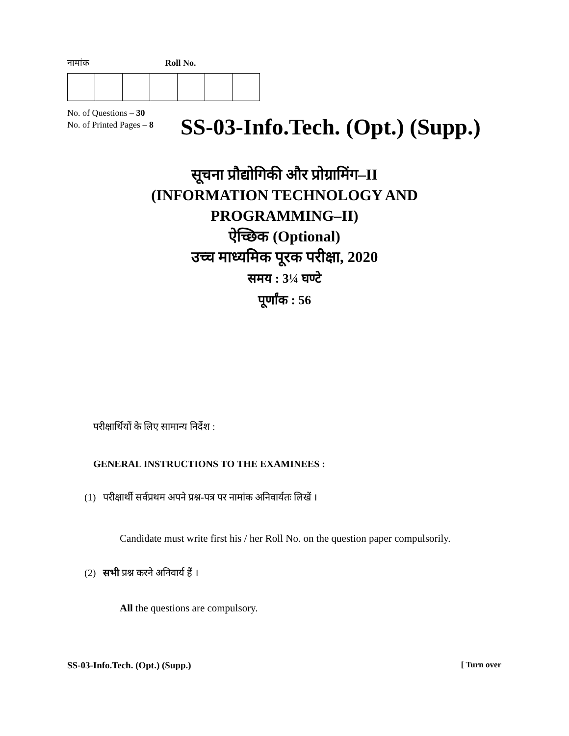नामांक Roll No.
No. of Questions – 30
No. of Printed Pages – 8
SS-03-Info.Tech. (Opt.) (Supp.)
सूचना प्रौद्योगिकी और प्रोग्रामिंग–II
(INFORMATION TECHNOLOGY AND
PROGRAMMING–II)
ऐच्छिक (Optional)
उच्च माध्यमिक पूरक परीक्षा, 2020
समय : 3¼ घण्टे
पूर्णांक : 56
परीक्षार्थियों के लिए सामान्य निर्देश :
GENERAL INSTRUCTIONS TO THE EXAMINEES :
(1) परीक्षार्थी सर्वप्रथम अपने प्रश्न-पत्र पर नामांक अनिवार्यतः लिखें ।
Candidate must write first his / her Roll No. on the question paper compulsorily.
(2) सभी प्रश्न करने अनिवार्य हैं ।
All the questions are compulsory.
SS-03-Info.Tech. (Opt.) (Supp.) [ Turn over